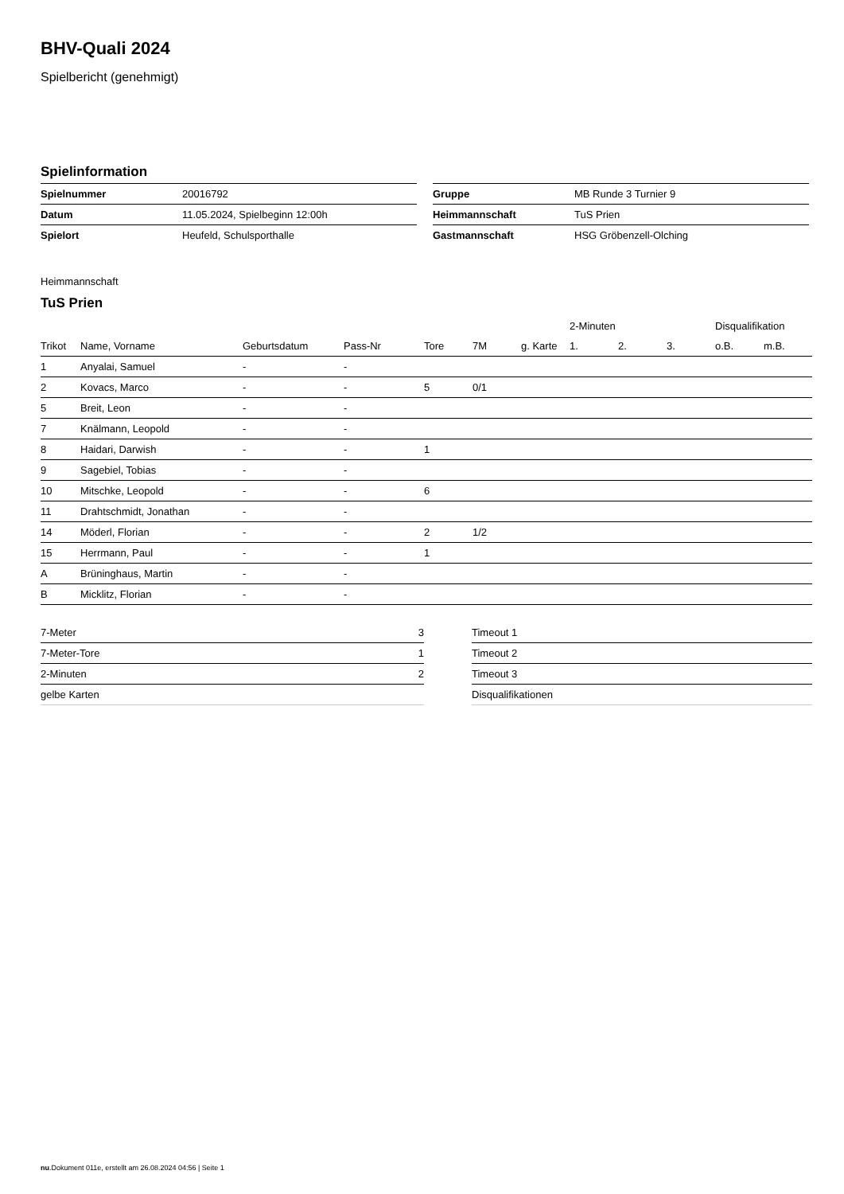BHV-Quali 2024
Spielbericht (genehmigt)
Spielinformation
| Spielnummer | 20016792 |
| Datum | 11.05.2024, Spielbeginn 12:00h |
| Spielort | Heufeld, Schulsporthalle |
| Gruppe | MB Runde 3 Turnier 9 |
| Heimmannschaft | TuS Prien |
| Gastmannschaft | HSG Gröbenzell-Olching |
Heimmannschaft
TuS Prien
| | | | | | | | 2-Minuten | | | Disqualifikation | |
| --- | --- | --- | --- | --- | --- | --- | --- | --- | --- | --- | --- |
| Trikot | Name, Vorname | Geburtsdatum | Pass-Nr | Tore | 7M | g. Karte | 1. | 2. | 3. | o.B. | m.B. |
| 1 | Anyalai, Samuel | - | - | | | | | | | | |
| 2 | Kovacs, Marco | - | - | 5 | 0/1 | | | | | | |
| 5 | Breit, Leon | - | - | | | | | | | | |
| 7 | Knälmann, Leopold | - | - | | | | | | | | |
| 8 | Haidari, Darwish | - | - | 1 | | | | | | | |
| 9 | Sagebiel, Tobias | - | - | | | | | | | | |
| 10 | Mitschke, Leopold | - | - | 6 | | | | | | | |
| 11 | Drahtschmidt, Jonathan | - | - | | | | | | | | |
| 14 | Möderl, Florian | - | - | 2 | 1/2 | | | | | | |
| 15 | Herrmann, Paul | - | - | 1 | | | | | | | |
| A | Brüninghaus, Martin | - | - | | | | | | | | |
| B | Micklitz, Florian | - | - | | | | | | | | |
| 7-Meter | 3 |
| 7-Meter-Tore | 1 |
| 2-Minuten | 2 |
| gelbe Karten | |
| Timeout 1 |
| Timeout 2 |
| Timeout 3 |
| Disqualifikationen |
nu.Dokument 011e, erstellt am 26.08.2024 04:56 | Seite 1